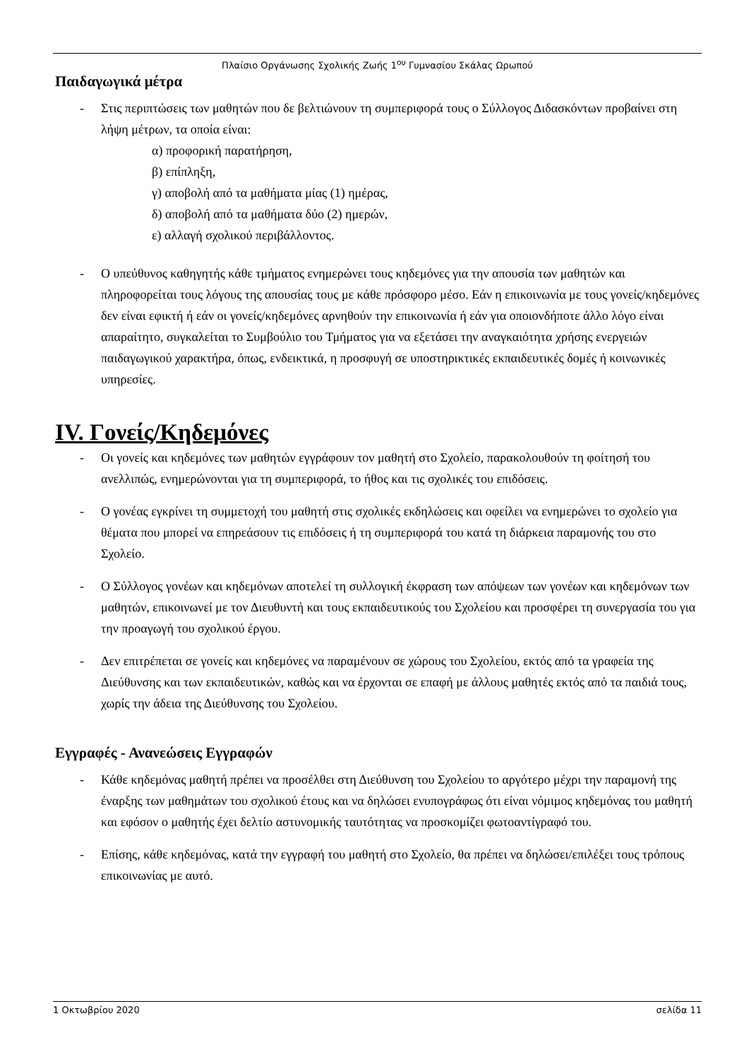Πλαίσιο Οργάνωσης Σχολικής Ζωής 1<sup>ου</sup> Γυμνασίου Σκάλας Ωρωπού
Παιδαγωγικά μέτρα
- Στις περιπτώσεις των μαθητών που δε βελτιώνουν τη συμπεριφορά τους ο Σύλλογος Διδασκόντων προβαίνει στη λήψη μέτρων, τα οποία είναι:
α) προφορική παρατήρηση,
β) επίπληξη,
γ) αποβολή από τα μαθήματα μίας (1) ημέρας,
δ) αποβολή από τα μαθήματα δύο (2) ημερών,
ε) αλλαγή σχολικού περιβάλλοντος.
- Ο υπεύθυνος καθηγητής κάθε τμήματος ενημερώνει τους κηδεμόνες για την απουσία των μαθητών και πληροφορείται τους λόγους της απουσίας τους με κάθε πρόσφορο μέσο. Εάν η επικοινωνία με τους γονείς/κηδεμόνες δεν είναι εφικτή ή εάν οι γονείς/κηδεμόνες αρνηθούν την επικοινωνία ή εάν για οποιονδήποτε άλλο λόγο είναι απαραίτητο, συγκαλείται το Συμβούλιο του Τμήματος για να εξετάσει την αναγκαιότητα χρήσης ενεργειών παιδαγωγικού χαρακτήρα, όπως, ενδεικτικά, η προσφυγή σε υποστηρικτικές εκπαιδευτικές δομές ή κοινωνικές υπηρεσίες.
IV. Γονείς/Κηδεμόνες
- Οι γονείς και κηδεμόνες των μαθητών εγγράφουν τον μαθητή στο Σχολείο, παρακολουθούν τη φοίτησή του ανελλιπώς, ενημερώνονται για τη συμπεριφορά, το ήθος και τις σχολικές του επιδόσεις.
- Ο γονέας εγκρίνει τη συμμετοχή του μαθητή στις σχολικές εκδηλώσεις και οφείλει να ενημερώνει το σχολείο για θέματα που μπορεί να επηρεάσουν τις επιδόσεις ή τη συμπεριφορά του κατά τη διάρκεια παραμονής του στο Σχολείο.
- Ο Σύλλογος γονέων και κηδεμόνων αποτελεί τη συλλογική έκφραση των απόψεων των γονέων και κηδεμόνων των μαθητών, επικοινωνεί με τον Διευθυντή και τους εκπαιδευτικούς του Σχολείου και προσφέρει τη συνεργασία του για την προαγωγή του σχολικού έργου.
- Δεν επιτρέπεται σε γονείς και κηδεμόνες να παραμένουν σε χώρους του Σχολείου, εκτός από τα γραφεία της Διεύθυνσης και των εκπαιδευτικών, καθώς και να έρχονται σε επαφή με άλλους μαθητές εκτός από τα παιδιά τους, χωρίς την άδεια της Διεύθυνσης του Σχολείου.
Εγγραφές - Ανανεώσεις Εγγραφών
- Κάθε κηδεμόνας μαθητή πρέπει να προσέλθει στη Διεύθυνση του Σχολείου το αργότερο μέχρι την παραμονή της έναρξης των μαθημάτων του σχολικού έτους και να δηλώσει ενυπογράφως ότι είναι νόμιμος κηδεμόνας του μαθητή και εφόσον ο μαθητής έχει δελτίο αστυνομικής ταυτότητας να προσκομίζει φωτοαντίγραφό του.
- Επίσης, κάθε κηδεμόνας, κατά την εγγραφή του μαθητή στο Σχολείο, θα πρέπει να δηλώσει/επιλέξει τους τρόπους επικοινωνίας με αυτό.
1 Οκτωβρίου 2020 σελίδα 11